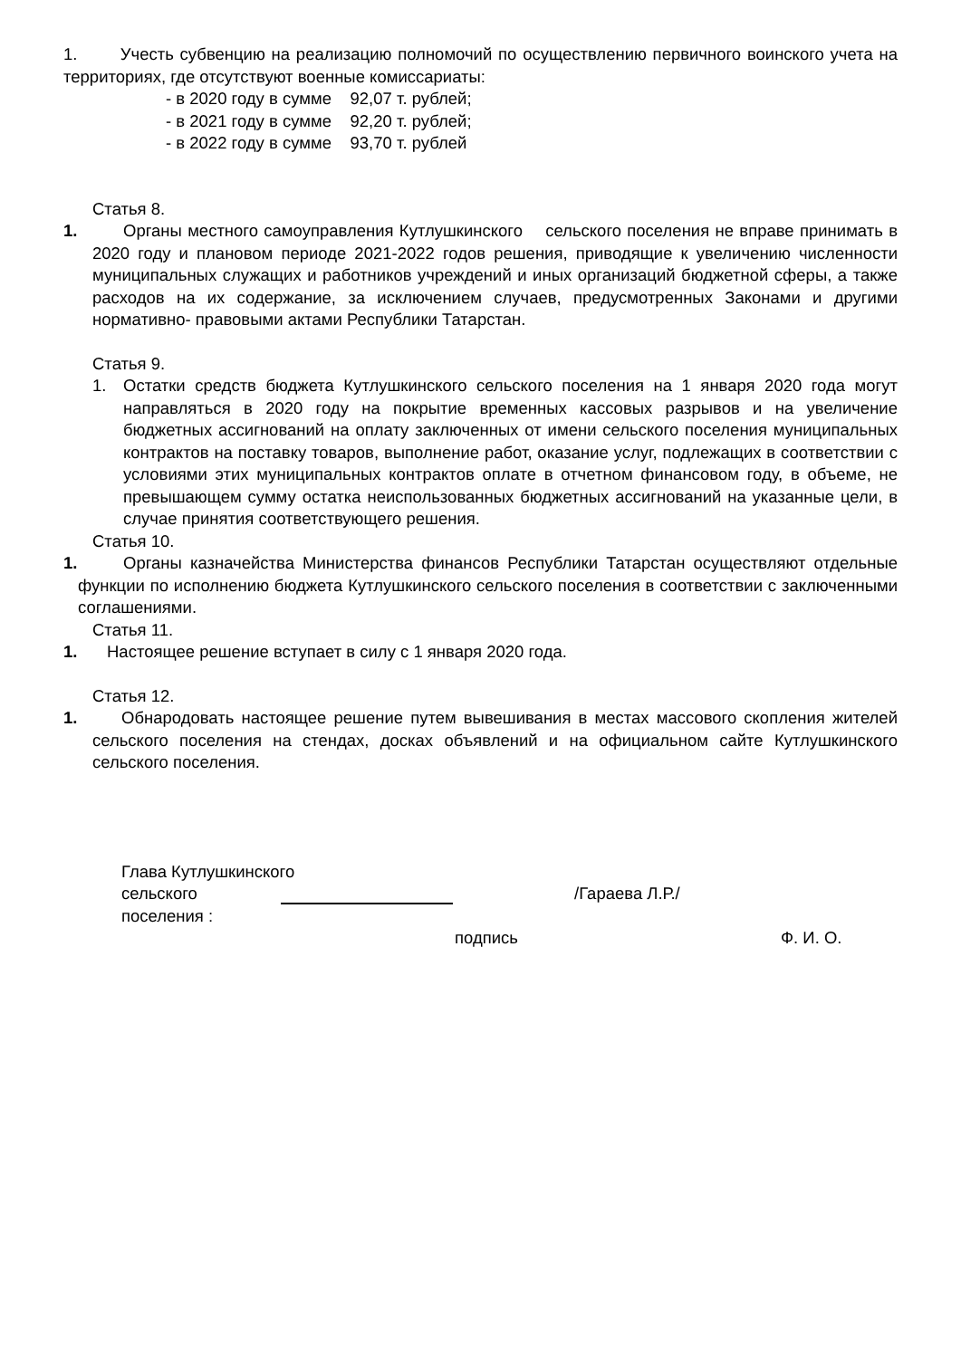1. Учесть субвенцию на реализацию полномочий по осуществлению первичного воинского учета на территориях, где отсутствуют военные комиссариаты:
- в 2020 году в сумме 92,07 т. рублей;
- в 2021 году в сумме 92,20 т. рублей;
- в 2022 году в сумме 93,70 т. рублей
Статья 8.
1. Органы местного самоуправления Кутлушкинского сельского поселения не вправе принимать в 2020 году и плановом периоде 2021-2022 годов решения, приводящие к увеличению численности муниципальных служащих и работников учреждений и иных организаций бюджетной сферы, а также расходов на их содержание, за исключением случаев, предусмотренных Законами и другими нормативно- правовыми актами Республики Татарстан.
Статья 9.
1. Остатки средств бюджета Кутлушкинского сельского поселения на 1 января 2020 года могут направляться в 2020 году на покрытие временных кассовых разрывов и на увеличение бюджетных ассигнований на оплату заключенных от имени сельского поселения муниципальных контрактов на поставку товаров, выполнение работ, оказание услуг, подлежащих в соответствии с условиями этих муниципальных контрактов оплате в отчетном финансовом году, в объеме, не превышающем сумму остатка неиспользованных бюджетных ассигнований на указанные цели, в случае принятия соответствующего решения.
Статья 10.
1.
Органы казначейства Министерства финансов Республики Татарстан осуществляют отдельные функции по исполнению бюджета Кутлушкинского сельского поселения в соответствии с заключенными соглашениями.
Статья 11.
1. Настоящее решение вступает в силу с 1 января 2020 года.
Статья 12.
1. Обнародовать настоящее решение путем вывешивания в местах массового скопления жителей сельского поселения на стендах, досках объявлений и на официальном сайте Кутлушкинского сельского поселения.
Глава Кутлушкинского
сельского поселения : /Гараева Л.Р./
подпись Ф. И. О.